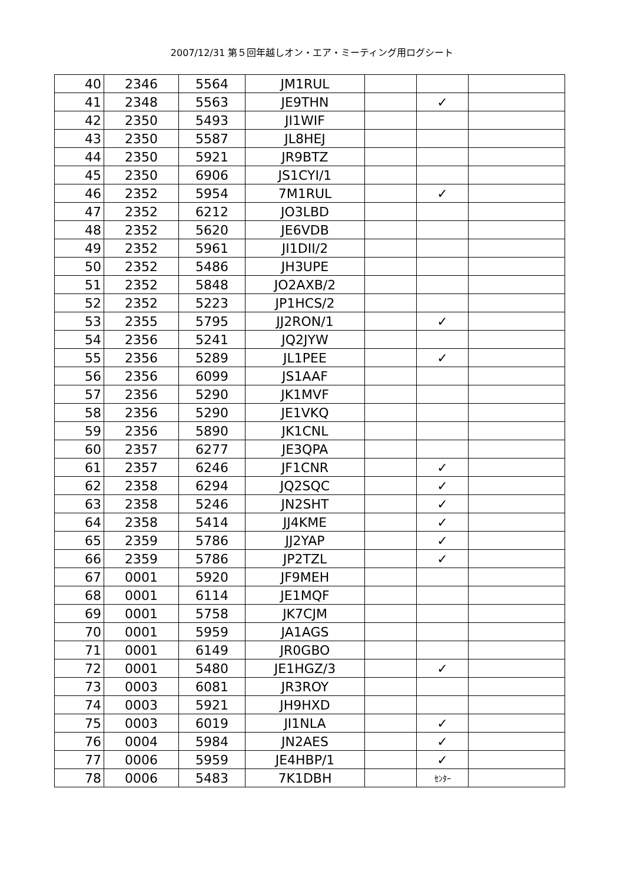2007/12/31 第５回年越しオン・エア・ミーティング用ログシート
| 40 | 2346 | 5564 | JM1RUL | | | |
| 41 | 2348 | 5563 | JE9THN | | ✓ | |
| 42 | 2350 | 5493 | JI1WIF | | | |
| 43 | 2350 | 5587 | JL8HEJ | | | |
| 44 | 2350 | 5921 | JR9BTZ | | | |
| 45 | 2350 | 6906 | JS1CYI/1 | | | |
| 46 | 2352 | 5954 | 7M1RUL | | ✓ | |
| 47 | 2352 | 6212 | JO3LBD | | | |
| 48 | 2352 | 5620 | JE6VDB | | | |
| 49 | 2352 | 5961 | JI1DII/2 | | | |
| 50 | 2352 | 5486 | JH3UPE | | | |
| 51 | 2352 | 5848 | JO2AXB/2 | | | |
| 52 | 2352 | 5223 | JP1HCS/2 | | | |
| 53 | 2355 | 5795 | JJ2RON/1 | | ✓ | |
| 54 | 2356 | 5241 | JQ2JYW | | | |
| 55 | 2356 | 5289 | JL1PEE | | ✓ | |
| 56 | 2356 | 6099 | JS1AAF | | | |
| 57 | 2356 | 5290 | JK1MVF | | | |
| 58 | 2356 | 5290 | JE1VKQ | | | |
| 59 | 2356 | 5890 | JK1CNL | | | |
| 60 | 2357 | 6277 | JE3QPA | | | |
| 61 | 2357 | 6246 | JF1CNR | | ✓ | |
| 62 | 2358 | 6294 | JQ2SQC | | ✓ | |
| 63 | 2358 | 5246 | JN2SHT | | ✓ | |
| 64 | 2358 | 5414 | JJ4KME | | ✓ | |
| 65 | 2359 | 5786 | JJ2YAP | | ✓ | |
| 66 | 2359 | 5786 | JP2TZL | | ✓ | |
| 67 | 0001 | 5920 | JF9MEH | | | |
| 68 | 0001 | 6114 | JE1MQF | | | |
| 69 | 0001 | 5758 | JK7CJM | | | |
| 70 | 0001 | 5959 | JA1AGS | | | |
| 71 | 0001 | 6149 | JR0GBO | | | |
| 72 | 0001 | 5480 | JE1HGZ/3 | | ✓ | |
| 73 | 0003 | 6081 | JR3ROY | | | |
| 74 | 0003 | 5921 | JH9HXD | | | |
| 75 | 0003 | 6019 | JI1NLA | | ✓ | |
| 76 | 0004 | 5984 | JN2AES | | ✓ | |
| 77 | 0006 | 5959 | JE4HBP/1 | | ✓ | |
| 78 | 0006 | 5483 | 7K1DBH | | ｾﾝﾀｰ | |